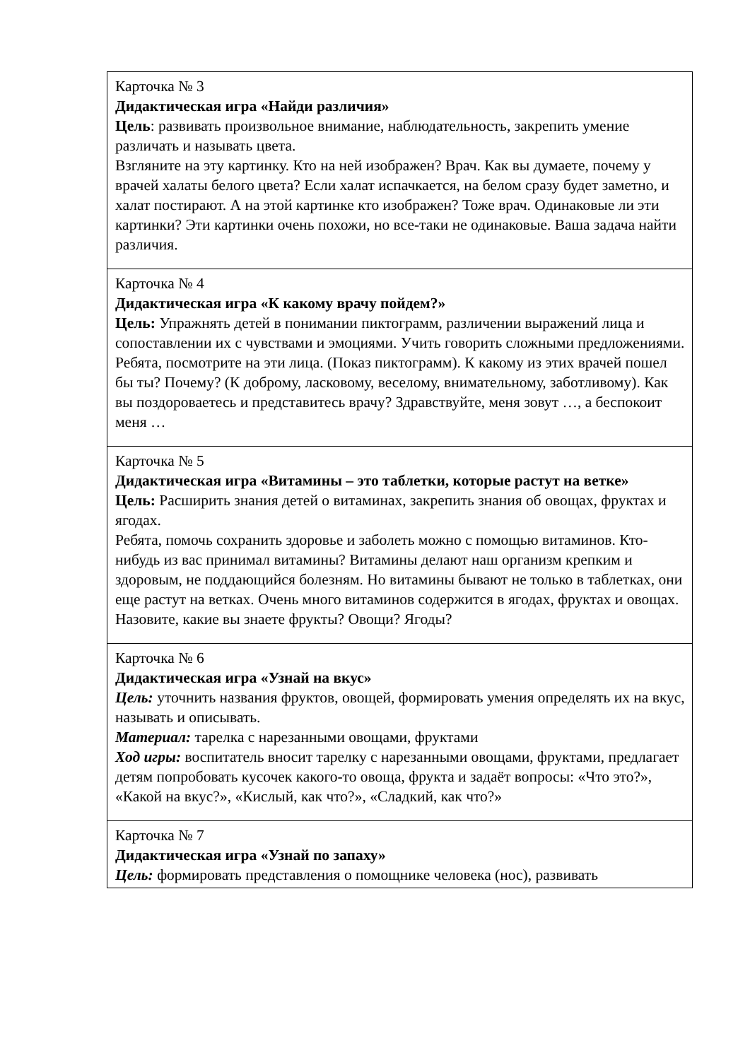| Карточка № 3 Дидактическая игра «Найди различия» Цель : развивать произвольное внимание, наблюдательность, закрепить умение различать и называть цвета. Взгляните на эту картинку. Кто на ней изображен? Врач. Как вы думаете, почему у врачей халаты белого цвета? Если халат испачкается, на белом сразу будет заметно, и халат постирают. А на этой картинке кто изображен? Тоже врач. Одинаковые ли эти картинки? Эти картинки очень похожи, но все-таки не одинаковые. Ваша задача найти различия. |
| Карточка № 4 Дидактическая игра «К какому врачу пойдем?» Цель: Упражнять детей в понимании пиктограмм, различении выражений лица и сопоставлении их с чувствами и эмоциями. Учить говорить сложными предложениями. Ребята, посмотрите на эти лица. (Показ пиктограмм). К какому из этих врачей пошел бы ты? Почему? (К доброму, ласковому, веселому, внимательному, заботливому). Как вы поздороваетесь и представитесь врачу? Здравствуйте, меня зовут …, а беспокоит меня … |
| Карточка № 5 Дидактическая игра «Витамины – это таблетки, которые растут на ветке» Цель: Расширить знания детей о витаминах, закрепить знания об овощах, фруктах и ягодах. Ребята, помочь сохранить здоровье и заболеть можно с помощью витаминов. Кто-нибудь из вас принимал витамины? Витамины делают наш организм крепким и здоровым, не поддающийся болезням. Но витамины бывают не только в таблетках, они еще растут на ветках. Очень много витаминов содержится в ягодах, фруктах и овощах. Назовите, какие вы знаете фрукты? Овощи? Ягоды? |
| Карточка № 6 Дидактическая игра «Узнай на вкус» Цель: уточнить названия фруктов, овощей, формировать умения определять их на вкус, называть и описывать. Материал: тарелка с нарезанными овощами, фруктами Ход игры: воспитатель вносит тарелку с нарезанными овощами, фруктами, предлагает детям попробовать кусочек какого-то овоща, фрукта и задаёт вопросы: «Что это?», «Какой на вкус?», «Кислый, как что?», «Сладкий, как что?» |
| Карточка № 7 Дидактическая игра «Узнай по запаху» Цель: формировать представления о помощнике человека (нос), развивать |